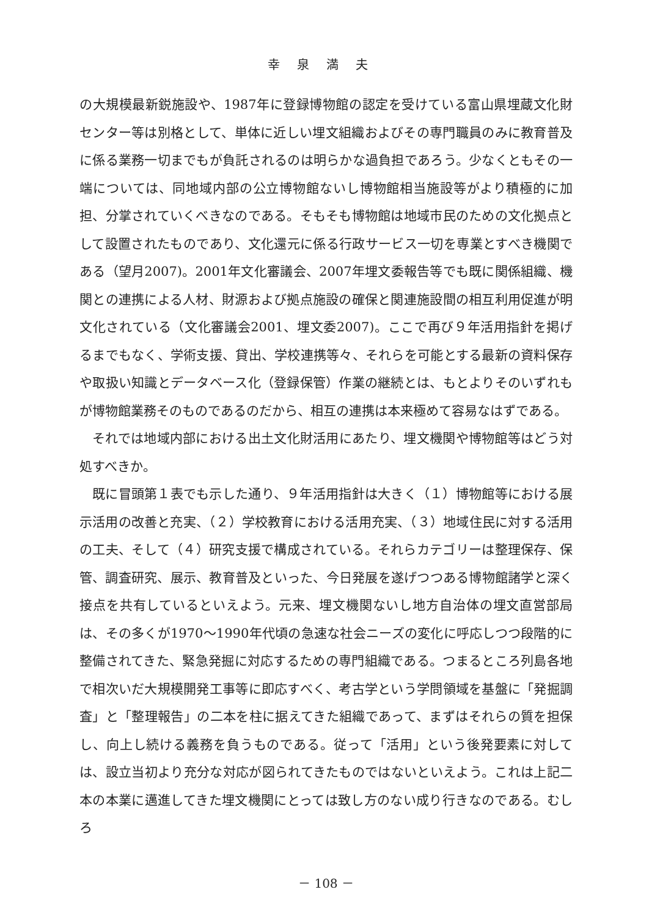幸泉満夫
の大規模最新鋭施設や、1987年に登録博物館の認定を受けている富山県埋蔵文化財センター等は別格として、単体に近しい埋文組織およびその専門職員のみに教育普及に係る業務一切までもが負託されるのは明らかな過負担であろう。少なくともその一端については、同地域内部の公立博物館ないし博物館相当施設等がより積極的に加担、分掌されていくべきなのである。そもそも博物館は地域市民のための文化拠点として設置されたものであり、文化還元に係る行政サービス一切を専業とすべき機関である（望月2007)。2001年文化審議会、2007年埋文委報告等でも既に関係組織、機関との連携による人材、財源および拠点施設の確保と関連施設間の相互利用促進が明文化されている（文化審議会2001、埋文委2007)。ここで再び９年活用指針を掲げるまでもなく、学術支援、貸出、学校連携等々、それらを可能とする最新の資料保存や取扱い知識とデータベース化（登録保管）作業の継続とは、もとよりそのいずれもが博物館業務そのものであるのだから、相互の連携は本来極めて容易なはずである。
それでは地域内部における出土文化財活用にあたり、埋文機関や博物館等はどう対処すべきか。
既に冒頭第１表でも示した通り、９年活用指針は大きく（１）博物館等における展示活用の改善と充実、（２）学校教育における活用充実、（３）地域住民に対する活用の工夫、そして（４）研究支援で構成されている。それらカテゴリーは整理保存、保管、調査研究、展示、教育普及といった、今日発展を遂げつつある博物館諸学と深く接点を共有しているといえよう。元来、埋文機関ないし地方自治体の埋文直営部局は、その多くが1970～1990年代頃の急速な社会ニーズの変化に呼応しつつ段階的に整備されてきた、緊急発掘に対応するための専門組織である。つまるところ列島各地で相次いだ大規模開発工事等に即応すべく、考古学という学問領域を基盤に「発掘調査」と「整理報告」の二本を柱に据えてきた組織であって、まずはそれらの質を担保し、向上し続ける義務を負うものである。従って「活用」という後発要素に対しては、設立当初より充分な対応が図られてきたものではないといえよう。これは上記二本の本業に邁進してきた埋文機関にとっては致し方のない成り行きなのである。むしろ
－ 108 －